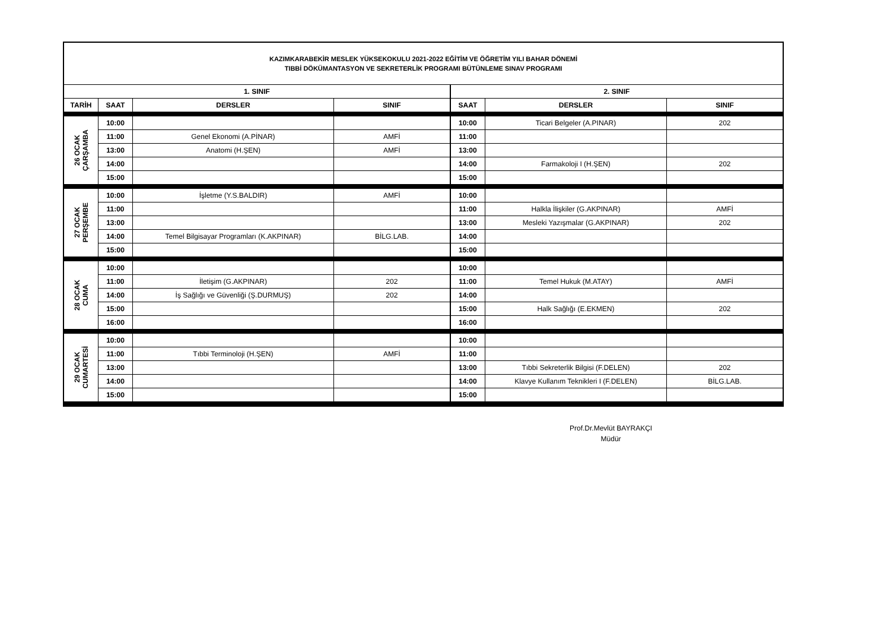| KAZIMKARABEKİR MESLEK YÜKSEKOKULU 2021-2022 EĞİTİM VE ÖĞRETİM YILI BAHAR DÖNEMİ TIBBİ DÖKÜMANTASYON VE SEKRETERLİK PROGRAMI BÜTÜNLEME SINAV PROGRAMI | | | | | | |
| 1. SINIF | | | | 2. SINIF | | |
| TARİH | SAAT | DERSLER | SINIF | SAAT | DERSLER | SINIF |
| 26 OCAK ÇARŞAMBA | 10:00 | | | 10:00 | Ticari Belgeler (A.PINAR) | 202 |
| | 11:00 | Genel Ekonomi (A.PİNAR) | AMFİ | 11:00 | | |
| | 13:00 | Anatomi (H.ŞEN) | AMFİ | 13:00 | | |
| | 14:00 | | | 14:00 | Farmakoloji I (H.ŞEN) | 202 |
| | 15:00 | | | 15:00 | | |
| 27 OCAK PERŞEMBE | 10:00 | İşletme (Y.S.BALDIR) | AMFİ | 10:00 | | |
| | 11:00 | | | 11:00 | Halkla İlişkiler (G.AKPINAR) | AMFİ |
| | 13:00 | | | 13:00 | Mesleki Yazışmalar (G.AKPINAR) | 202 |
| | 14:00 | Temel Bilgisayar Programları (K.AKPINAR) | BİLG.LAB. | 14:00 | | |
| | 15:00 | | | 15:00 | | |
| 28 OCAK CUMA | 10:00 | | | 10:00 | | |
| | 11:00 | İletişim (G.AKPINAR) | 202 | 11:00 | Temel Hukuk (M.ATAY) | AMFİ |
| | 14:00 | İş Sağlığı ve Güvenliği (Ş.DURMUŞ) | 202 | 14:00 | | |
| | 15:00 | | | 15:00 | Halk Sağlığı (E.EKMEN) | 202 |
| | 16:00 | | | 16:00 | | |
| 29 OCAK CUMARTESİ | 10:00 | | | 10:00 | | |
| | 11:00 | Tıbbi Terminoloji (H.ŞEN) | AMFİ | 11:00 | | |
| | 13:00 | | | 13:00 | Tıbbi Sekreterlik Bilgisi (F.DELEN) | 202 |
| | 14:00 | | | 14:00 | Klavye Kullanım Teknikleri I (F.DELEN) | BİLG.LAB. |
| | 15:00 | | | 15:00 | | |
Prof.Dr.Mevlüt BAYRAKÇI
Müdür